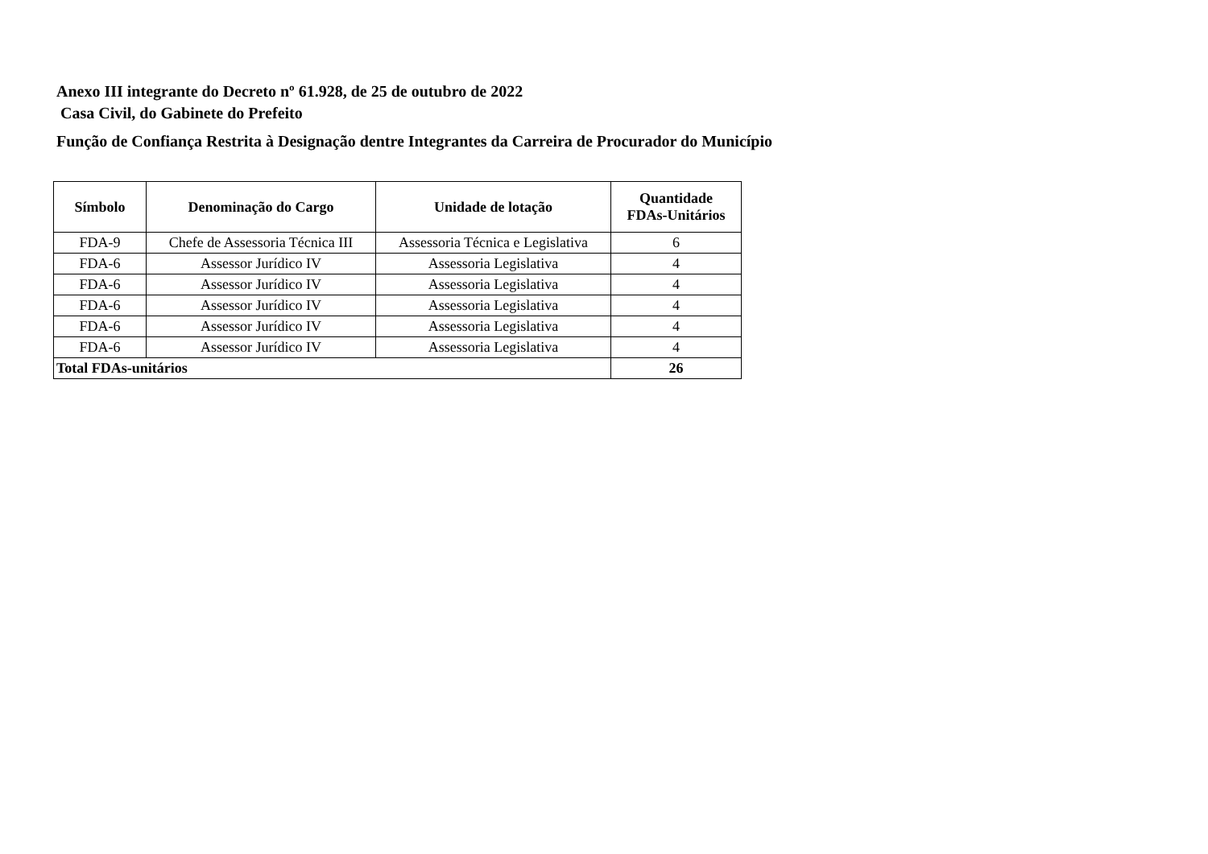Anexo III integrante do Decreto nº 61.928, de 25 de outubro de 2022
Casa Civil, do Gabinete do Prefeito
Função de Confiança Restrita à Designação dentre Integrantes da Carreira de Procurador do Município
| Símbolo | Denominação do Cargo | Unidade de lotação | Quantidade FDAs-Unitários |
| --- | --- | --- | --- |
| FDA-9 | Chefe de Assessoria Técnica III | Assessoria Técnica e Legislativa | 6 |
| FDA-6 | Assessor Jurídico IV | Assessoria Legislativa | 4 |
| FDA-6 | Assessor Jurídico IV | Assessoria Legislativa | 4 |
| FDA-6 | Assessor Jurídico IV | Assessoria Legislativa | 4 |
| FDA-6 | Assessor Jurídico IV | Assessoria Legislativa | 4 |
| FDA-6 | Assessor Jurídico IV | Assessoria Legislativa | 4 |
| Total FDAs-unitários | | | 26 |